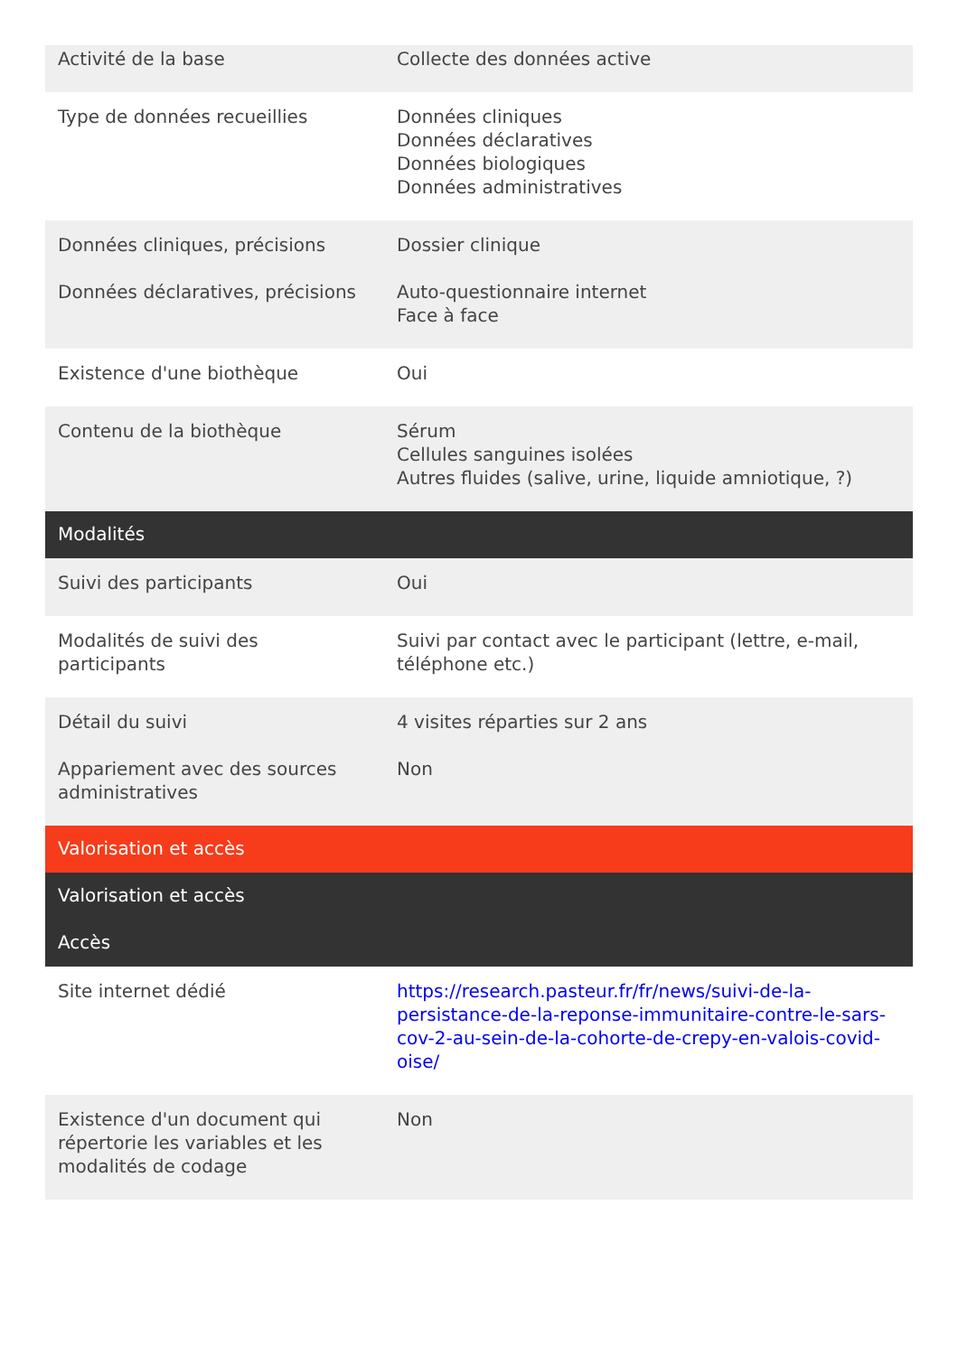| Activité de la base | Collecte des données active |
| Type de données recueillies | Données cliniques Données déclaratives Données biologiques Données administratives |
| Données cliniques, précisions | Dossier clinique |
| Données déclaratives, précisions | Auto-questionnaire internet Face à face |
| Existence d'une biothèque | Oui |
| Contenu de la biothèque | Sérum Cellules sanguines isolées Autres fluides (salive, urine, liquide amniotique, ?) |
| Modalités | |
| Suivi des participants | Oui |
| Modalités de suivi des participants | Suivi par contact avec le participant (lettre, e-mail, téléphone etc.) |
| Détail du suivi | 4 visites réparties sur 2 ans |
| Appariement avec des sources administratives | Non |
| Valorisation et accès | |
| Valorisation et accès | |
| Accès | |
| Site internet dédié | https://research.pasteur.fr/fr/news/suivi-de-la-persistance-de-la-reponse-immunitaire-contre-le-sars-cov-2-au-sein-de-la-cohorte-de-crepy-en-valois-covid-oise/ |
| Existence d'un document qui répertorie les variables et les modalités de codage | Non |